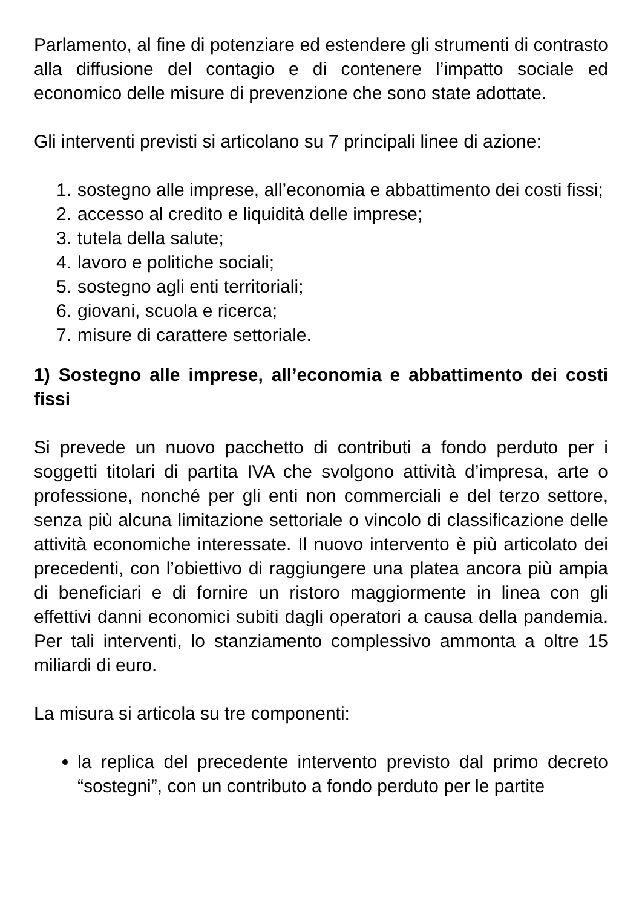Parlamento, al fine di potenziare ed estendere gli strumenti di contrasto alla diffusione del contagio e di contenere l’impatto sociale ed economico delle misure di prevenzione che sono state adottate.
Gli interventi previsti si articolano su 7 principali linee di azione:
1. sostegno alle imprese, all’economia e abbattimento dei costi fissi;
2. accesso al credito e liquidità delle imprese;
3. tutela della salute;
4. lavoro e politiche sociali;
5. sostegno agli enti territoriali;
6. giovani, scuola e ricerca;
7. misure di carattere settoriale.
1) Sostegno alle imprese, all’economia e abbattimento dei costi fissi
Si prevede un nuovo pacchetto di contributi a fondo perduto per i soggetti titolari di partita IVA che svolgono attività d’impresa, arte o professione, nonché per gli enti non commerciali e del terzo settore, senza più alcuna limitazione settoriale o vincolo di classificazione delle attività economiche interessate. Il nuovo intervento è più articolato dei precedenti, con l’obiettivo di raggiungere una platea ancora più ampia di beneficiari e di fornire un ristoro maggiormente in linea con gli effettivi danni economici subiti dagli operatori a causa della pandemia. Per tali interventi, lo stanziamento complessivo ammonta a oltre 15 miliardi di euro.
La misura si articola su tre componenti:
la replica del precedente intervento previsto dal primo decreto “sostegni”, con un contributo a fondo perduto per le partite